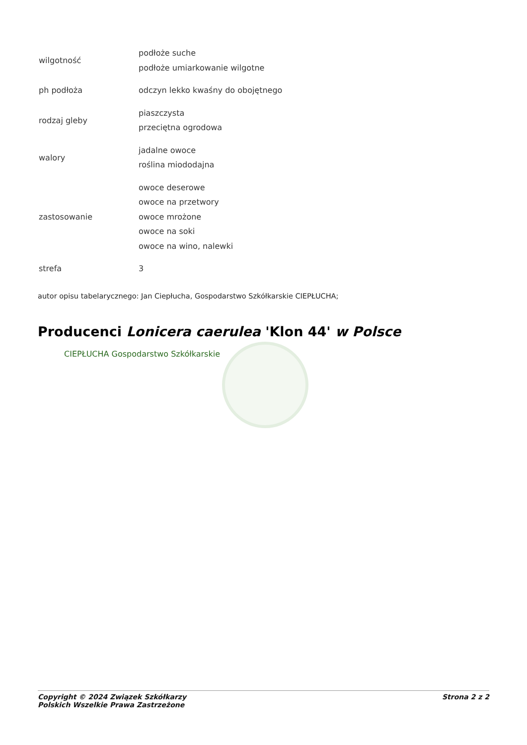| wilgotność | podłoże suche podłoże umiarkowanie wilgotne |
| ph podłoża | odczyn lekko kwaśny do obojętnego |
| rodzaj gleby | piaszczysta przeciętna ogrodowa |
| walory | jadalne owoce roślina miododajna |
| zastosowanie | owoce deserowe owoce na przetwory owoce mrożone owoce na soki owoce na wino, nalewki |
| strefa | 3 |
autor opisu tabelarycznego: Jan Ciepłucha, Gospodarstwo Szkółkarskie CIEPŁUCHA;
Producenci Lonicera caerulea 'Klon 44' w Polsce
CIEPŁUCHA Gospodarstwo Szkółkarskie
Copyright © 2024 Związek Szkółkarzy
Polskich Wszelkie Prawa Zastrzeżone
Strona 2 z 2